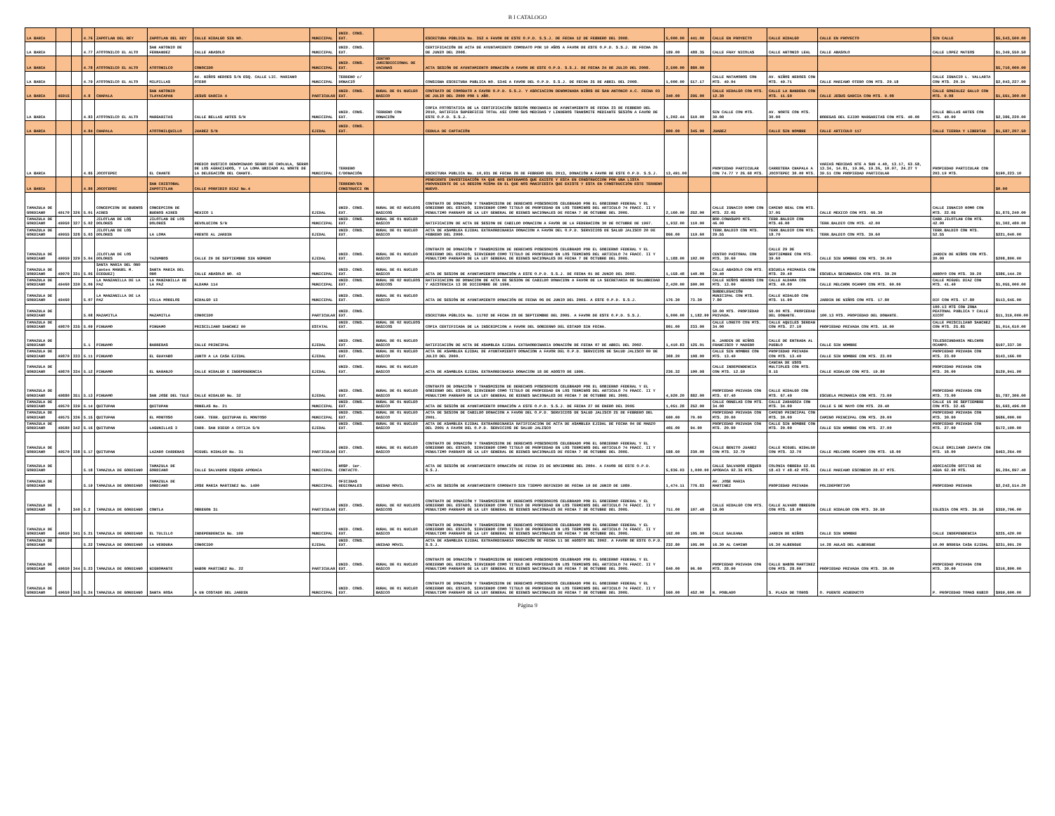B I CATALOGO
| LA BARCA | | | 4.76 | ZAPOTLAN DEL REY | ZAPOTLAN DEL REY | CALLE HIDALGO SIN NO. | MUNICIPAL | UNID. CONS. EXT. | | ESCRITURA PÚBLICA No. 352 A FAVOR DE ESTE O.P.D. S.S.J. DE FECHA 12 DE FEBRERO DEL 2008. | 5,000.00 | 441.00 | CALLE EN PROYECTO | CALLE HIDALGO | CALLE EN PROYECTO | SIN CALLE | $5,543,500.00 |
| LA BARCA | | | 4.77 | ATOTONILCO EL ALTO | SAN ANTONIO DE FERNANDEZ | CALLE ABASOLO | MUNICIPAL | UNID. CONS. EXT. | | CERTIFICACIÓN DE ACTA DE AYUNTAMIENTO COMODATO POR 10 AÑOS A FAVOR DE ESTE O.P.D. S.S.J. DE FECHA 26 DE JUNIO DEL 2008. | 189.00 | 488.35 | CALLE FRAY NICOLAS | CALLE ANTONIO LEAL | CALLE ABASOLO | CALLE LOPEZ MATEOS | $1,349,550.50 |
| LA BARCA | | | 4.78 | ATOTONILCO EL ALTO | ATOTONILCO | CONOCIDO | MUNICIPAL | UNID. CONS. EXT. | CENTRO JURISDICCIONAL DE VACUNAS | ACTA SESIÓN DE AYUNTAMIENTO DONACIÓN A FAVOR DE ESTE O.P.D. S.S.J. DE FECHA 24 DE JULIO DEL 2008. | 2,500.00 | 880.00 | | | | | $5,710,000.00 |
| LA BARCA | | | 4.79 | ATOTONILCO EL ALTO | MILPILLAS | AV. NIÑOS HEROES S/N ESQ. CALLE LIC. MARIANO OTERO | MUNICIPAL | TERRENO c/ DONACIÓ | | CONSIGNA ESCRITURA PUBLICA NO. 5345 A FAVOR DEL O.P.D. S.S.J. DE FECHA 25 DE ABRIL DEL 2008. | 1,000.00 | 517.17 | CALLE MATAMOROS CON MTS. 49.04 | AV. NIÑOS HEROES CON MTS. 49.71 | CALLE MARIANO OTERO CON MTS. 20.18 | CALLE IGNACIO L. VALLARTA CON MTS. 20.34 | $2,043,227.00 |
| LA BARCA | 45915 | | 4.8 | CHAPALA | SAN ANTONIO TLAYACAPAN | JESUS GARCIA 4 | PARTICULAR | UNID. CONS. EXT. | RURAL DE 01 NUCLEO BASICO | CONTRATO DE COMODATO A FAVOR O.P.D. S.S.J. Y ASOCIACION DENOMINADA NIÑOS DE SAN ANTONIO A.C. FECHA 03 DE JULIO DEL 2000 POR 1 AÑO. | 340.00 | 295.00 | CALLE HIDALGO CON MTS. 12.30 | CALLE LA BANDERA CON MTS. 11.50 | CALLE JESUS GARCIA CON MTS. 9.08 | CALLE GONZALEZ GALLO CON MTS. 9.08 | $1,561,300.00 |
| LA BARCA | | | 4.83 | ATOTONILCO EL ALTO | MARGARITAS | CALLE BELLAS ARTES S/N | MUNICIPAL | UNID. CONS. EXT. | TERRENO CON DONACIÓN | COPIA FOTOSTATICA DE LA CERTIFICACIÓN SESIÓN ORDINARIA DE AYUNTAMIENTO DE FECHA 23 DE FEBRERO DEL 2010, RATIFICA SUPERFICIE TOTAL ASI COMO SUS MEDIDAS Y LINDEROS TRANSMITE MEDIANTE SESIÓN A FAVOR DE ESTE O.P.D. S.S.J. | 1,202.44 | 510.00 | SIN CALLE CON MTS. 30.00 | AV. NORTE CON MTS. 30.00 | BODEGAS DEL EJIDO MARGARITAS CON MTS. 40.00 | CALLE BELLAS ARTES CON MTS. 40.00 | $2,386,220.00 |
| LA BARCA | | | 4.84 | CHAPALA | ATOTONILQUILLO | JUAREZ S/N | EJIDAL | UNID. CONS. EXT. | | CEDULA DE CAPTACIÓN | 800.00 | 345.00 | JUAREZ | CALLE SIN NOMBRE | CALLE ARTICULO 117 | CALLE TIERRA Y LIBERTAD | $1,587,207.50 |
| LA BARCA | | | 4.85 | JOCOTEPEC | EL CHANTE | PREDIO RUSTICO DENOMINADO SERRO DE CHOLULA, SERRO DE LOS AGRACIADOS, Y LA LOMA UBICADO AL NORTE DE LA DELEGACIÓN DEL CHANTE. | MUNICIPAL | TERRENO C/DONACIÓN | | ESCRITURA PUBLICA No. 10,931 DE FECHA 26 DE FEBRERO DEL 2013, DONACIÓN A FAVOR DE ESTE O.P.D. S.S.J. | 13,491.00 | | PROPIEDAD PARTICULAR CON 74.77 Y 26.68 MTS. | CARRETERA CHAPALA A JOCOTEPEC 30.00 MTS. | VARIAS MEDIDAS NTE A SUR 4.40, 13.17, 63.58, 13.34, 14.81, 19.96, 19.36, 10.97, 24.27 Y 39.51 CON PROPIEDAD PARTICULAR | PROPIEDAD PARTICULAR CON 203.19 MTS. | $190,223.10 |
| LA BARCA | | | 4.86 | JOCOTEPEC | SAN CRISTOBAL ZAPOTITLAN | CALLE PORFIRIO DIAZ No.4 | | TERRENO/EN CONSTRUCCI ON | | PENDIENTE INVESTIGACIÓN YA QUE NOS ENTERAMOS QUE EXISTE Y ESTA EN CONSTRUCCION POR UNA LISTA PROVENIENTE DE LA REGION MISMA EN EL QUE NOS MANIFIESTA QUE EXISTE Y ESTA EN CONSTRUCCIÓN ESTE TERRENO NUEVO. | | | | | | | $0.00 |
| TAMAZULA DE GORDIANO | 49170 | 326 | 5.01 | CONCEPCION DE BUENOS AIRES | CONCEPCION DE BUENOS AIRES | MEXICO 1 | EJIDAL | UNID. CONS. EXT. | RURAL DE 02 NUCLEOS BASICOS | CONTRATO DE DONACIÓN Y TRANSMISION DE DERECHOS POSESORIOS CELEBRADO POR EL GOBIERNO FEDERAL Y EL GOBIERNO DEL ESTADO, SIRVIENDO COMO TITULO DE PROPIEDAD EN LOS TERMINOS DEL ARTICULO 74 FRACC. II Y PENULTIMO PARRAFO DE LA LEY GENERAL DE BIENES NACIONALES DE FECHA 7 DE OCTUBRE DEL 2005. | 2,160.00 | 252.00 | CALLE IGNACIO ROMO CON MTS. 22.05 | CAMINO REAL CON MTS. 37.05 | CALLE MEXICO CON MTS. 66.30 | CALLE IGNACIO ROMO CON MTS. 22.05 | $1,875,240.00 |
| TAMAZULA DE GORDIANO | 49950 | 327 | 5.02 | JILOTLAN DE LOS DOLORES | JILOTLAN DE LOS DOLORES | REVOLUCION S/N | MUNICIPAL | UNID. CONS. EXT. | RURAL DE 01 NUCLEO BASICO | RATIFICACION DE ACTA DE SESION DE CABILDO DONACION A FAVOR DE LA FEDERACION 30 DE OCTUBRE DE 1997. | 1,932.00 | 110.00 | BOD.CONASUPO MTS. 46.00 | TERR.BALDIO CON MTS.46.00 | TERR.BALDIO CON MTS. 42.00 | CARR.JILOTLAN CON MTS. 42.00 | $1,302,480.00 |
| TAMAZULA DE GORDIANO | 49955 | 328 | 5.03 | JILOTLAN DE LOS DOLORES | LA LOMA | FRENTE AL JARDIN | EJIDAL | UNID. CONS. EXT. | RURAL DE 01 NUCLEO BASICO | ACTA DE ASAMBLEA EJIDAL EXTRAORDINARIA DONACION A FAVOR DEL O.P.D. SERVICIOS DE SALUD JALISCO 20 DE FEBRERO DEL 2000. | 866.00 | 119.60 | TERR.BALDIO CON MTS. 29.55 | TERR.BALDIO CON MTS. 18.70 | TERR.BALDIO CON MTS. 39.60 | TERR.BALDIO CON MTS. 52.55 | $221,040.00 |
| TAMAZULA DE GORDIANO | 49959 | 329 | 5.04 | JILOTLAN DE LOS DOLORES | TAZUMBOS | CALLE 29 DE SEPTIEMBRE SIN NÚMERO | EJIDAL | UNID. CONS. EXT. | RURAL DE 01 NUCLEO BASICO | CONTRATO DE DONACIÓN Y TRANSMISION DE DERECHOS POSESORIOS CELEBRADO POR EL GOBIERNO FEDERAL Y EL GOBIERNO DEL ESTADO, SIRVIENDO COMO TITULO DE PROPIEDAD EN LOS TERMINOS DEL ARTICULO 74 FRACC. II Y PENULTIMO PARRAFO DE LA LEY GENERAL DE BIENES NACIONALES DE FECHA 7 DE OCTUBRE DEL 2005. | 1,188.00 | 102.00 | CENTRO PASTORAL CON MTS. 39.60 | CALLE 29 DE SEPTIEMBRE CON MTS. 39.60 | CALLE SIN NOMBRE CON MTS. 30.00 | JARDIN DE NIÑOS CON MTS. 30.00 | $208,800.00 |
| TAMAZULA DE GORDIANO | 49970 | 331 | 5.05 | SANTA MARIA DEL ORO (antes MANUEL M. DIEGUEZ) | SANTA MARIA DEL ORO | CALLE ABASOLO NO. 43 | MUNICIPAL | UNID. CONS. EXT. | RURAL DE 01 NUCLEO BASICO | ACTA DE SESION DE AYUNTAMIENTO DONACIÓN A ESTE O.P.D. S.S.J. DE FECHA 01 DE JUNIO DEL 2002. | 1,158.48 | 140.00 | CALLE ABASOLO CON MTS. 29.40 | ESCUELA PRIMARIA CON MTS. 29.40 | ESCUELA SECUNDARIA CON MTS. 39.20 | ARROYO CON MTS. 39.20 | $386,144.20 |
| TAMAZULA DE GORDIANO | 49460 | 330 | 5.06 | LA MANZANILLA DE LA PAZ | LA MANZANILLA DE LA PAZ | ALDAMA 114 | MUNICIPAL | UNID. CONS. EXT. | RURAL DE 02 NUCLEOS BASICOS | RATIFICACION DE DONACION DE ACTA DE SESION DE CABILDO DONACION A FAVOR DE LA SECRETARIA DE SALUBRIDAD Y ASISTENCIA 13 DE DICIEMBRE DE 1996. | 2,420.00 | 500.00 | CALLE NIÑOS HEROES CON MTS. 13.00 | CALLE ALDAMA CON MTS. 40.00 | CALLE MELCHOR OCAMPO CON MTS. 60.00 | CALLE MIGUEL DIAZ CON MTS. 41.40 | $1,055,000.00 |
| TAMAZULA DE GORDIANO | 49460 | | 5.07 | LA MANZANILLA DE LA PAZ | VILLA MORELOS | HIDALGO 13 | MUNICIPAL | UNID. CONS. EXT. | RURAL DE 01 NUCLEO BASICO | ACTA DE SESIÓN DE AYUNTAMIENTO DONACIÓN DE FECHA 06 DE JUNIO DEL 2005. A ESTE O.P.D. S.S.J. | 176.30 | 73.30 | SUBDELEGACIÓN MUNICIPAL CON MTS. 7.80 | CALLE HIDALGO CON MTS. 11.90 | JARDIN DE NIÑOS CON MTS. 17.80 | DIF CON MTS. 17.80 | $113,645.00 |
| TAMAZULA DE GORDIANO | | | 5.08 | MAZAMITLA | MAZAMITLA | CONOCIDO | PARTICULAR | UNID. CONS. EXT. | | ESCRITURA PÚBLICA No. 11702 DE FECHA 28 DE SEPTIEMBRE DEL 2005. A FAVOR DE ESTE O.P.D. S.S.J. | 5,000.00 | 1,182.00 | 50.00 MTS. PROPIEDAD PRIVADA. | 50.00 MTS. PROPIEDAD DEL DONANTE. | 100.13 MTS. PROPIEDAD DEL DONANTE. | 100.13 MTS CON ZONA PEATONAL PUBLICA Y CALLE XICOT | $11,319,000.00 |
| TAMAZULA DE GORDIANO | 49870 | 335 | 5.09 | PIHUAMO | PIHUAMO | PRISCILIANO SANCHEZ 99 | ESTATAL | UNID. CONS. EXT. | RURAL DE 02 NUCLEOS BASICOS | COPIA CERTIFICADA DE LA INSCRIPCION A FAVOR DEL GOBIERNO DEL ESTADO SIN FECHA. | 801.00 | 233.00 | CALLE LORETO CON MTS. 34.00 | CALLE AQUILES SERDAN CON MTS. 27.10 | PROPIEDAD PRIVADA CON MTS. 16.00 | CALLE PRISCILIANO SANCHEZ CON MTS. 25.85 | $1,014,610.00 |
| TAMAZULA DE GORDIANO | | | 5.1 | PIHUAMO | BARRERAS | CALLE PRINCIPAL | EJIDAL | UNID. CONS. EXT. | RURAL DE 01 NUCLEO BASICO | RATIFICACIÓN DE ACTA DE ASAMBLEA EJIDAL EXTRAORDINARIA DONACIÓN DE FECHA 07 DE ABRIL DEL 2002. | 1,410.83 | 125.01 | N. JARDIN DE NIÑOS FRANCISCO Y MADERO | CALLE DE ENTRADA AL PUEBLO | CALLE SIN NOMBRE | TELESECUNDARIA MELCHOR OCAMPO. | $197,337.30 |
| TAMAZULA DE GORDIANO | 49870 | 333 | 5.11 | PIHUAMO | EL GUAYABO | JUNTO A LA CASA EJIDAL | EJIDAL | UNID. CONS. EXT. | RURAL DE 01 NUCLEO BASICO | ACTA DE ASAMBLEA EJIDAL DE AYUNTAMIENTO DONACION A FAVOR DEL O.P.D. SERVICIOS DE SALUD JALISCO 09 DE JULIO DEL 2000. | 308.20 | 108.00 | CALLE SIN NOMBRE CON MTS. 13.40 | PROPIEDAD PRIVADA CON MTS. 13.40 | CALLE SIN NOMBRE CON MTS. 23.00 | PROPIEDAD PRIVADA CON MTS. 23.00 | $143,166.00 |
| TAMAZULA DE GORDIANO | 49870 | 334 | 5.12 | PIHUAMO | EL NARANJO | CALLE HIDALGO E INDEPENDENCIA | EJIDAL | UNID. CONS. EXT. | RURAL DE 01 NUCLEO BASICO | ACTA DE ASAMBLEA EJIDAL EXTRAORDINARIA DONACION 18 DE AGOSTO DE 1996. | 236.32 | 100.98 | CALLE INDEPENDENCIA CON MTS. 12.50 | CANCHA DE USOS MULTIPLES CON MTS. 8.15 | CALLE HIDALGO CON MTS. 19.80 | PROPIEDAD PRIVADA CON MTS. 26.00 | $129,941.90 |
| TAMAZULA DE GORDIANO | 49880 | 351 | 5.13 | PIHUAMO | SAN JOSE DEL TULE | CALLE HIDALGO No. 32 | EJIDAL | UNID. CONS. EXT. | RURAL DE 01 NUCLEO BASICO | CONTRATO DE DONACIÓN Y TRANSMISION DE DERECHOS POSESORIOS CELEBRADO POR EL GOBIERNO FEDERAL Y EL GOBIERNO DEL ESTADO, SIRVIENDO COMO TITULO DE PROPIEDAD EN LOS TERMINOS DEL ARTICULO 74 FRACC. II Y PENULTIMO PARRAFO DE LA LEY GENERAL DE BIENES NACIONALES DE FECHA 7 DE OCTUBRE DEL 2005. | 4,920.20 | 882.00 | PROPIEDAD PRIVADA CON MTS. 67.40 | CALLE HIDALGO CON MTS. 67.40 | ESCUELA PRIMARIA CON MTS. 73.00 | PROPIEDAD PRIVADA CON MTS. 73.00 | $1,787,306.00 |
| TAMAZULA DE GORDIANO | 49570 | 339 | 5.14 | QUITUPAN | QUITUPAN | ORNELAS No. 21 | MUNICIPAL | UNID. CONS. EXT. | RURAL DE 01 NUCLEO BASICO | ACTA DE SESIÓN DE AYUNTAMIENTO DONACIÓN A ESTE O.P.D. S.S.J. DE FECHA 27 DE ENERO DEL 2005 | 1,051.28 | 252.00 | CALLE ORNELAS CON MTS. 34.00 | CALLE ZARAGOZA CON MTS. 34.00 | CALLE 5 DE MAYO CON MTS. 29.40 | CALLE 16 DE SEPTIEMBRE CON MTS. 32.45 | $1,693,496.00 |
| TAMAZULA DE GORDIANO | 49575 | 336 | 5.15 | QUITUPAN | EL MONTOSO | CARR. TERR. QUITUPAN EL MONTOSO | MUNICIPAL | UNID. CONS. EXT. | RURAL DE 01 NUCLEO BASICO | ACTA DE SESION DE CABILDO DONACION A FAVOR DEL O.P.D. SERVICIOS DE SALUD JALISCO 25 DE FEBRERO DEL 2001. | 600.00 | 70.00 | PROPIEDAD PRIVADA CON MTS. 20.00 | CAMINO PRINCIPAL CON MTS. 30.00 | CAMINO PRINCIPAL CON MTS. 20.00 | PROPIEDAD PRIVADA CON MTS. 30.00 | $686,000.00 |
| TAMAZULA DE GORDIANO | 49580 | 342 | 5.16 | QUITUPAN | LAGUNILLAS 3 | CARR. SAN DIEGO A COTIJA S/N | EJIDAL | UNID. CONS. EXT. | RURAL DE 01 NUCLEO BASICO | ACTA DE ASAMBLEA EJIDAL EXTRAORDINARIA RATIFICACION DE ACTA DE ASAMBLEA EJIDAL DE FECHA 04 DE MARZO DEL 2001 A FAVOR DEL O.P.D. SERVICIOS DE SALUD JALISCO | 405.00 | 94.00 | PROPIEDAD PRIVADA CON MTS. 20.00 | CALLE SIN NOMBRE CON MTS. 20.00 | CALLE SIN NOMBRE CON MTS. 27.00 | PROPIEDAD PRIVADA CON MTS. 27.00 | $172,100.00 |
| TAMAZULA DE GORDIANO | 49570 | 338 | 5.17 | QUITUPAN | LAZARO CARDENAS | MIGUEL HIDALGO No. 31 | PARTICULAR | UNID. CONS. EXT. | RURAL DE 01 NUCLEO BASICO | CONTRATO DE DONACIÓN Y TRANSMISION DE DERECHOS POSESORIOS CELEBRADO POR EL GOBIERNO FEDERAL Y EL GOBIERNO DEL ESTADO, SIRVIENDO COMO TITULO DE PROPIEDAD EN LOS TERMINOS DEL ARTICULO 74 FRACC. II Y PENULTIMO PARRAFO DE LA LEY GENERAL DE BIENES NACIONALES DE FECHA 7 DE OCTUBRE DEL 2005. | 588.60 | 230.00 | CALLE BENITO JUAREZ CON MTS. 32.70 | CALLE MIGUEL HIDALGO CON MTS. 32.70 | CALLE MELCHOR OCAMPO CON MTS. 18.00 | CALLE EMILIANO ZAPATA CON MTS. 18.00 | $463,264.00 |
| TAMAZULA DE GORDIANO | | | 5.18 | TAMAZULA DE GORDIANO | TAMAZULA DE GORDIANO | CALLE SALVADOR ESQUER APODACA | MUNICIPAL | HOSP. 1er. CONTACTO. | | ACTA DE SESIÓN DE AYUNTAMIENTO DONACIÓN DE FECHA 23 DE NOVIEMBRE DEL 2004. A FAVOR DE ESTE O.P.D. S.S.J. | 5,836.03 | 1,000.00 | CALLE SALVADOR ESQUER APODACA 92.35 MTS. | COLONIA OBRERA 52.65 18.43 Y 48.42 MTS. | CALLE MARIANO ESCOBEDO 28.07 MTS. | ASOCIACIÓN GOTITAS DE AGUA 62.90 MTS. | $5,284,897.40 |
| TAMAZULA DE GORDIANO | | | 5.19 | TAMAZULA DE GORDIANO | TAMAZULA DE GORDIANO | JOSE MARIA MARTINEZ No. 1490 | MUNICIPAL | OFICINAS REGIONALES | UNIDAD MOVIL | ACTA DE SESIÓN DE AYUNTAMIENTO COMODATO SIN TIEMPO DEFINIDO DE FECHA 19 DE JUNIO DE 1989. | 1,474.11 | 776.83 | AV. JOSE MARIA MARTINEZ | PROPIEDAD PRIVADA | POLIDEPORTIVO | PROPIEDAD PRIVADA | $2,242,514.20 |
| TAMAZULA DE GORDIANO | 0 | 340 | 5.2 | TAMAZULA DE GORDIANO | CONTLA | OBREGON 31 | PARTICULAR | UNID. CONS. EXT. | RURAL DE 02 NUCLEOS BASICOS | CONTRATO DE DONACIÓN Y TRANSMISION DE DERECHOS POSESORIOS CELEBRADO POR EL GOBIERNO FEDERAL Y EL GOBIERNO DEL ESTADO, SIRVIENDO COMO TITULO DE PROPIEDAD EN LOS TERMINOS DEL ARTICULO 74 FRACC. II Y PENULTIMO PARRAFO DE LA LEY GENERAL DE BIENES NACIONALES DE FECHA 7 DE OCTUBRE DEL 2005. | 711.00 | 107.40 | CALLE HIDALGO CON MTS. 18.00 | CALLE ALVARO OBREGON CON MTS. 18.00 | CALLE HIDALGO CON MTS. 39.50 | IGLESIA CON MTS. 39.50 | $359,796.00 |
| TAMAZULA DE GORDIANO | 49650 | 341 | 5.21 | TAMAZULA DE GORDIANO | EL TULILLO | INDEPENDENCIA No. 109 | MUNICIPAL | UNID. CONS. EXT. | RURAL DE 01 NUCLEO BASICO | CONTRATO DE DONACIÓN Y TRANSMISION DE DERECHOS POSESORIOS CELEBRADO POR EL GOBIERNO FEDERAL Y EL GOBIERNO DEL ESTADO, SIRVIENDO COMO TITULO DE PROPIEDAD EN LOS TERMINOS DEL ARTICULO 74 FRACC. II Y PENULTIMO PARRAFO DE LA LEY GENERAL DE BIENES NACIONALES DE FECHA 7 DE OCTUBRE DEL 2005. | 162.00 | 105.00 | CALLE GALEANA | JARDIN DE NIÑOS | CALLE SIN NOMBRE | CALLE INDEPENDENCIA | $225,420.00 |
| TAMAZULA DE GORDIANO | | | 5.22 | TAMAZULA DE GORDIANO | LA VERDURA | CONOCIDO | EJIDAL | UNID. CONS. EXT. | UNIDAD MOVIL | ACTA DE ASAMBLEA EJIDAL EXTRAORDINARIA DONACIÓN DE FECHA 11 DE AGOSTO DEL 2002. A FAVOR DE ESTE O.P.D. S.S.J. | 232.80 | 105.00 | 16.30 AL CAMINO | 16.30 ALBERGUE | 14.28 AULAS DEL ALBERGUE | 10.00 BODEGA CASA EJIDAL | $231,991.20 |
| TAMAZULA DE GORDIANO | 49650 | 344 | 5.23 | TAMAZULA DE GORDIANO | NIGROMANTE | NABOR MARTINEZ No. 22 | PARTICULAR | UNID. CONS. EXT. | RURAL DE 01 NUCLEO BASICO | CONTRATO DE DONACIÓN Y TRANSMISION DE DERECHOS POSESORIOS CELEBRADO POR EL GOBIERNO FEDERAL Y EL GOBIERNO DEL ESTADO, SIRVIENDO COMO TITULO DE PROPIEDAD EN LOS TERMINOS DEL ARTICULO 74 FRACC. II Y PENULTIMO PARRAFO DE LA LEY GENERAL DE BIENES NACIONALES DE FECHA 7 DE OCTUBRE DEL 2005. | 840.00 | 96.00 | PROPIEDAD PRIVADA CON MTS. 28.00 | CALLE NABOR MARTINEZ CON MTS. 28.00 | PROPIEDAD PRIVADA CON MTS. 30.00 | PROPIEDAD PRIVADA CON MTS. 30.00 | $316,800.00 |
| TAMAZULA DE GORDIANO | 49650 | 345 | 5.24 | TAMAZULA DE GORDIANO | SANTA ROSA | A UN COSTADO DEL JARDIN | MUNICIPAL | UNID. CONS. EXT. | RURAL DE 01 NUCLEO BASICO | CONTRATO DE DONACIÓN Y TRANSMISION DE DERECHOS POSESORIOS CELEBRADO POR EL GOBIERNO FEDERAL Y EL GOBIERNO DEL ESTADO, SIRVIENDO COMO TITULO DE PROPIEDAD EN LOS TERMINOS DEL ARTICULO 74 FRACC. II Y PENULTIMO PARRAFO DE LA LEY GENERAL DE BIENES NACIONALES DE FECHA 7 DE OCTUBRE DEL 2005. | 560.00 | 452.00 | N. POBLADO | S. PLAZA DE TOROS | O. PUENTE ACUEDUCTO | P. PROPIEDAD TOMAS RUBIO | $959,600.00 |
Página 9